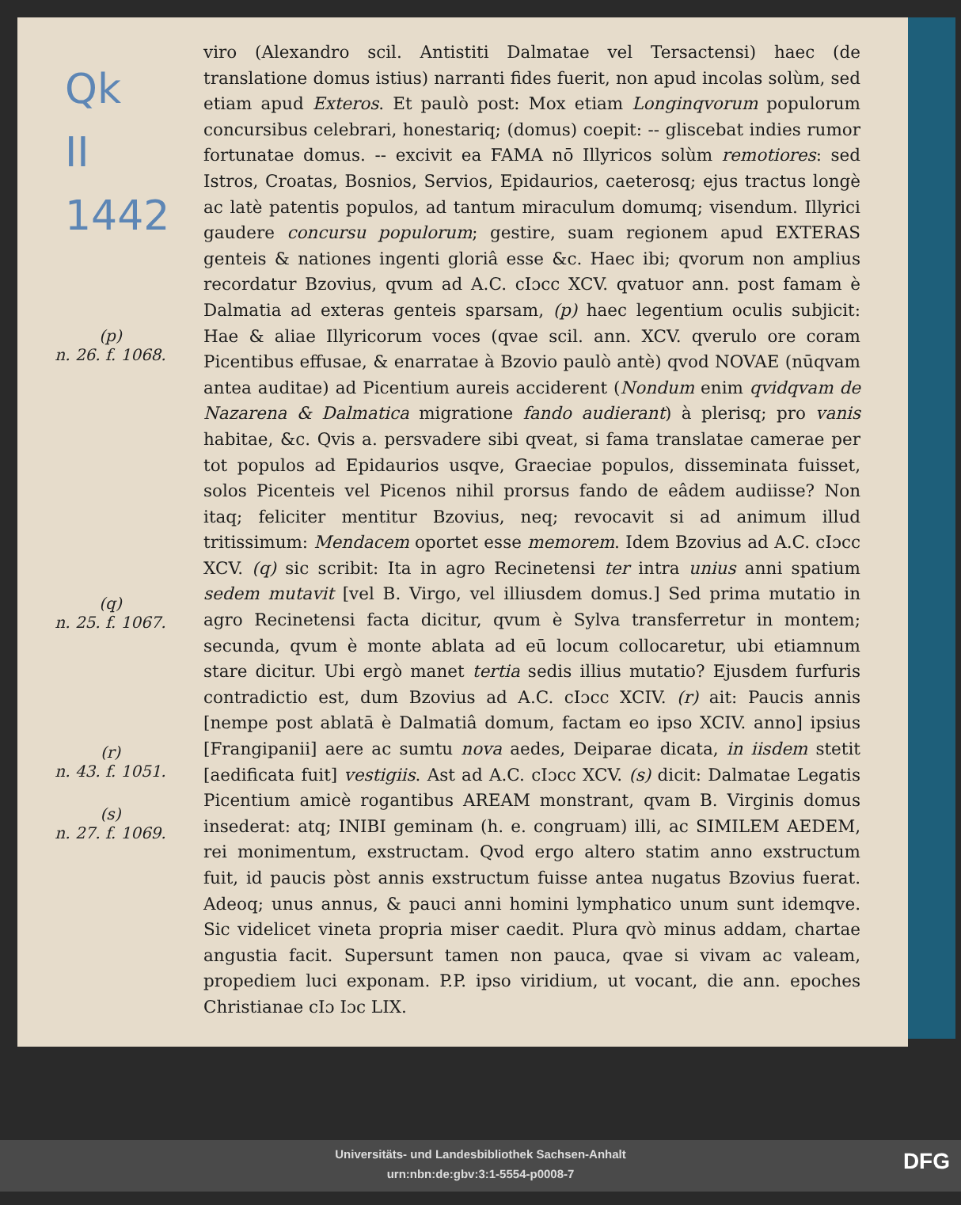Qk
II
1442
(p)
n. 26. f. 1068.
(q)
n. 25. f. 1067.
(r)
n. 43. f. 1051.
(s)
n. 27. f. 1069.
viro (Alexandro scil. Antistiti Dalmatae vel Tersactensi) haec (de translatione domus istius) narranti fides fuerit, non apud incolas solùm, sed etiam apud Exteros. Et paulò post: Mox etiam Longinqvorum populorum concursibus celebrari, honestariq; (domus) coepit: -- gliscebat indies rumor fortunatae domus. -- excivit ea FAMA nō Illyricos solùm remotiores: sed Istros, Croatas, Bosnios, Servios, Epidaurios, caeterosq; ejus tractus longè ac latè patentis populos, ad tantum miraculum domumq; visendum. Illyrici gaudere concursu populorum; gestire, suam regionem apud EXTERAS genteis & nationes ingenti gloriâ esse &c. Haec ibi; qvorum non amplius recordatur Bzovius, qvum ad A.C. cIɔcc XCV. qvatuor ann. post famam è Dalmatia ad exteras genteis sparsam, (p) haec legentium oculis subjicit: Hae & aliae Illyricorum voces (qvae scil. ann. XCV. qverulo ore coram Picentibus effusae, & enarratae à Bzovio paulò antè) qvod NOVAE (nūqvam antea auditae) ad Picentium aureis acciderent (Nondum enim qvidqvam de Nazarena & Dalmatica migratione fando audierant) à plerisq; pro vanis habitae, &c. Qvis a. persvadere sibi qveat, si fama translatae camerae per tot populos ad Epidaurios usqve, Graeciae populos, disseminata fuisset, solos Picenteis vel Picenos nihil prorsus fando de eâdem audiisse? Non itaq; feliciter mentitur Bzovius, neq; revocavit si ad animum illud tritissimum: Mendacem oportet esse memorem. Idem Bzovius ad A.C. cIɔcc XCV. (q) sic scribit: Ita in agro Recinetensi ter intra unius anni spatium sedem mutavit [vel B. Virgo, vel illiusdem domus.] Sed prima mutatio in agro Recinetensi facta dicitur, qvum è Sylva transferretur in montem; secunda, qvum è monte ablata ad eū locum collocaretur, ubi etiamnum stare dicitur. Ubi ergò manet tertia sedis illius mutatio? Ejusdem furfuris contradictio est, dum Bzovius ad A.C. cIɔcc XCIV. (r) ait: Paucis annis [nempe post ablatā è Dalmatiâ domum, factam eo ipso XCIV. anno] ipsius [Frangipanii] aere ac sumtu nova aedes, Deiparae dicata, in iisdem stetit [aedificata fuit] vestigiis. Ast ad A.C. cIɔcc XCV. (s) dicit: Dalmatae Legatis Picentium amicè rogantibus AREAM monstrant, qvam B. Virginis domus insederat: atq; INIBI geminam (h. e. congruam) illi, ac SIMILEM AEDEM, rei monimentum, exstructam. Qvod ergo altero statim anno exstructum fuit, id paucis pòst annis exstructum fuisse antea nugatus Bzovius fuerat. Adeoq; unus annus, & pauci anni homini lymphatico unum sunt idemqve. Sic videlicet vineta propria miser caedit. Plura qvò minus addam, chartae angustia facit. Supersunt tamen non pauca, qvae si vivam ac valeam, propediem luci exponam. P.P. ipso viridium, ut vocant, die ann. epoches Christianae cIɔ Iɔc LIX.
Universitäts- und Landesbibliothek Sachsen-Anhalt
urn:nbn:de:gbv:3:1-5554-p0008-7
DFG